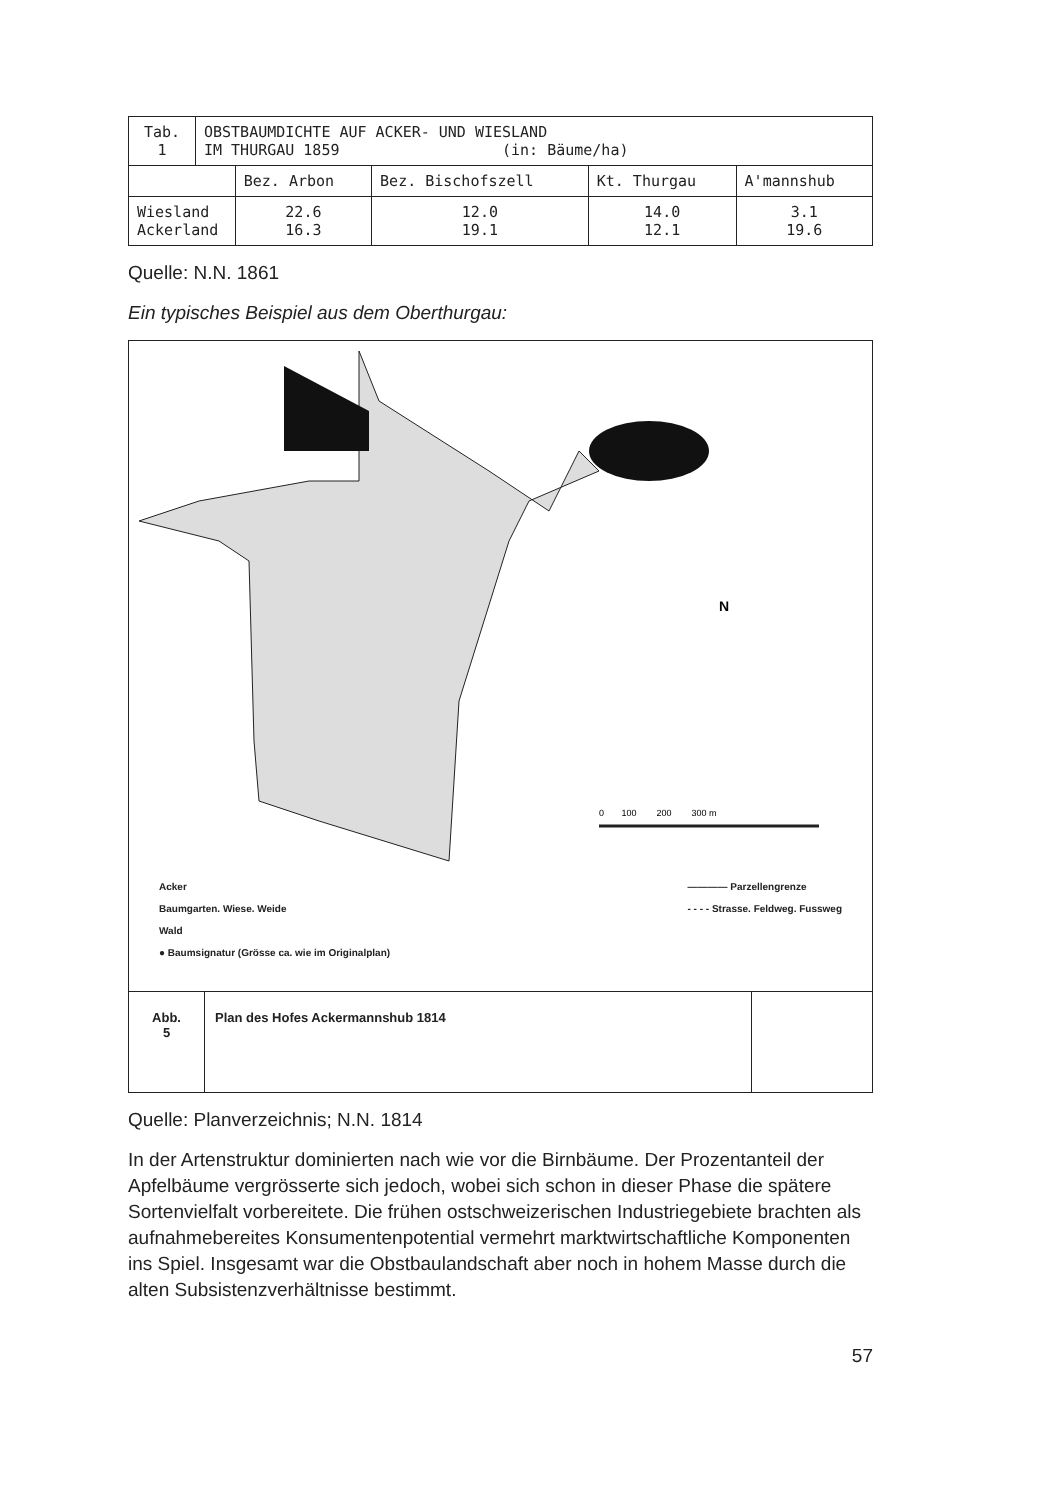| Tab. 1 | OBSTBAUMDICHTE AUF ACKER- UND WIESLAND IM THURGAU 1859 (in: Bäume/ha) | | | | |
| | | Bez. Arbon | Bez. Bischofszell | Kt. Thurgau | A'mannshub |
| Wiesland Ackerland | | 22.6 16.3 | 12.0 19.1 | 14.0 12.1 | 3.1 19.6 |
Quelle: N.N. 1861
Ein typisches Beispiel aus dem Oberthurgau:
0 100 200 300 m
N
Acker
Baumgarten. Wiese. Weide
Wald
● Baumsignatur (Grösse ca. wie im Originalplan)
———— Parzellengrenze
- - - - Strasse. Feldweg. Fussweg
Abb.
5
Plan des Hofes Ackermannshub 1814
Quelle: Planverzeichnis; N.N. 1814
In der Artenstruktur dominierten nach wie vor die Birnbäume. Der Prozent­anteil der Apfelbäume vergrösserte sich jedoch, wobei sich schon in dieser Phase die spätere Sortenvielfalt vorbereitete. Die frühen ostschweizerischen Industriegebiete brachten als aufnahmebereites Konsumentenpotential ver­mehrt marktwirtschaftliche Komponenten ins Spiel. Insgesamt war die Obst­baulandschaft aber noch in hohem Masse durch die alten Subsistenzverhält­nisse bestimmt.
57